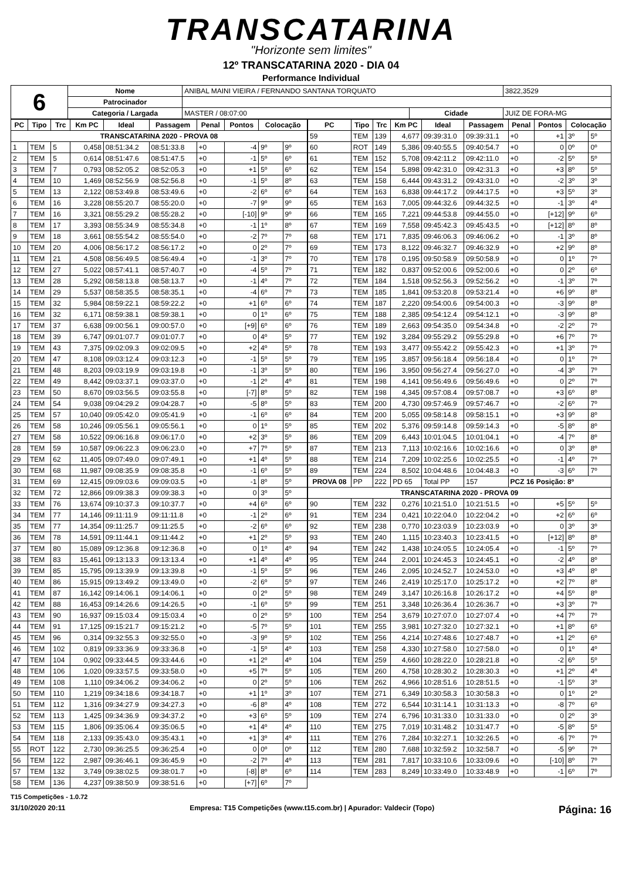TRANSCATARINA
"Horizonte sem limites"
12º TRANSCATARINA 2020 - DIA 04
Performance Individual
| 6 | Nome | ANIBAL MAINI VIEIRA / FERNANDO SANTANA TORQUATO | | | 3822,3529 |
| | Patrocinador | | | | |
| | Categoria / Largada | MASTER / 08:07:00 | Cidade | JUIZ DE FORA-MG | |
| PC | Tipo | Trc | Km PC | Ideal | Passagem | Penal | Pontos | Colocação | |
| --- | --- | --- | --- | --- | --- | --- | --- | --- | --- |
| TRANSCATARINA 2020 - PROVA 08 | | | | | | | | | |
| 1 | TEM | 5 | 0,458 | 08:51:34.2 | 08:51:33.8 | +0 | -4 | 9º | 9º |
| 2 | TEM | 5 | 0,614 | 08:51:47.6 | 08:51:47.5 | +0 | -1 | 5º | 6º |
| 3 | TEM | 7 | 0,793 | 08:52:05.2 | 08:52:05.3 | +0 | +1 | 5º | 6º |
| 4 | TEM | 10 | 1,469 | 08:52:56.9 | 08:52:56.8 | +0 | -1 | 5º | 8º |
| 5 | TEM | 13 | 2,122 | 08:53:49.8 | 08:53:49.6 | +0 | -2 | 6º | 6º |
| 6 | TEM | 16 | 3,228 | 08:55:20.7 | 08:55:20.0 | +0 | -7 | 9º | 9º |
| 7 | TEM | 16 | 3,321 | 08:55:29.2 | 08:55:28.2 | +0 | [-10] | 9º | 9º |
| 8 | TEM | 17 | 3,393 | 08:55:34.9 | 08:55:34.8 | +0 | -1 | 1º | 8º |
| 9 | TEM | 18 | 3,661 | 08:55:54.2 | 08:55:54.0 | +0 | -2 | 7º | 7º |
| 10 | TEM | 20 | 4,006 | 08:56:17.2 | 08:56:17.2 | +0 | 0 | 2º | 7º |
| 11 | TEM | 21 | 4,508 | 08:56:49.5 | 08:56:49.4 | +0 | -1 | 3º | 7º |
| 12 | TEM | 27 | 5,022 | 08:57:41.1 | 08:57:40.7 | +0 | -4 | 5º | 7º |
| 13 | TEM | 28 | 5,292 | 08:58:13.8 | 08:58:13.7 | +0 | -1 | 4º | 7º |
| 14 | TEM | 29 | 5,537 | 08:58:35.5 | 08:58:35.1 | +0 | -4 | 6º | 7º |
| 15 | TEM | 32 | 5,984 | 08:59:22.1 | 08:59:22.2 | +0 | +1 | 6º | 6º |
| 16 | TEM | 32 | 6,171 | 08:59:38.1 | 08:59:38.1 | +0 | 0 | 1º | 6º |
| 17 | TEM | 37 | 6,638 | 09:00:56.1 | 09:00:57.0 | +0 | [+9] | 6º | 6º |
| 18 | TEM | 39 | 6,747 | 09:01:07.7 | 09:01:07.7 | +0 | 0 | 4º | 5º |
| 19 | TEM | 43 | 7,375 | 09:02:09.3 | 09:02:09.5 | +0 | +2 | 4º | 5º |
| 20 | TEM | 47 | 8,108 | 09:03:12.4 | 09:03:12.3 | +0 | -1 | 5º | 5º |
| 21 | TEM | 48 | 8,203 | 09:03:19.9 | 09:03:19.8 | +0 | -1 | 3º | 5º |
| 22 | TEM | 49 | 8,442 | 09:03:37.1 | 09:03:37.0 | +0 | -1 | 2º | 4º |
| 23 | TEM | 50 | 8,670 | 09:03:56.5 | 09:03:55.8 | +0 | [-7] | 8º | 5º |
| 24 | TEM | 54 | 9,038 | 09:04:29.2 | 09:04:28.7 | +0 | -5 | 8º | 5º |
| 25 | TEM | 57 | 10,040 | 09:05:42.0 | 09:05:41.9 | +0 | -1 | 6º | 6º |
| 26 | TEM | 58 | 10,246 | 09:05:56.1 | 09:05:56.1 | +0 | 0 | 1º | 5º |
| 27 | TEM | 58 | 10,522 | 09:06:16.8 | 09:06:17.0 | +0 | +2 | 3º | 5º |
| 28 | TEM | 59 | 10,587 | 09:06:22.3 | 09:06:23.0 | +0 | +7 | 7º | 5º |
| 29 | TEM | 62 | 11,405 | 09:07:49.0 | 09:07:49.1 | +0 | +1 | 4º | 5º |
| 30 | TEM | 68 | 11,987 | 09:08:35.9 | 09:08:35.8 | +0 | -1 | 6º | 5º |
| 31 | TEM | 69 | 12,415 | 09:09:03.6 | 09:09:03.5 | +0 | -1 | 8º | 5º |
| 32 | TEM | 72 | 12,866 | 09:09:38.3 | 09:09:38.3 | +0 | 0 | 3º | 5º |
| 33 | TEM | 76 | 13,674 | 09:10:37.3 | 09:10:37.7 | +0 | +4 | 6º | 6º |
| 34 | TEM | 77 | 14,146 | 09:11:11.9 | 09:11:11.8 | +0 | -1 | 2º | 6º |
| 35 | TEM | 77 | 14,354 | 09:11:25.7 | 09:11:25.5 | +0 | -2 | 6º | 6º |
| 36 | TEM | 78 | 14,591 | 09:11:44.1 | 09:11:44.2 | +0 | +1 | 2º | 5º |
| 37 | TEM | 80 | 15,089 | 09:12:36.8 | 09:12:36.8 | +0 | 0 | 1º | 4º |
| 38 | TEM | 83 | 15,461 | 09:13:13.3 | 09:13:13.4 | +0 | +1 | 4º | 4º |
| 39 | TEM | 85 | 15,795 | 09:13:39.9 | 09:13:39.8 | +0 | -1 | 5º | 5º |
| 40 | TEM | 86 | 15,915 | 09:13:49.2 | 09:13:49.0 | +0 | -2 | 6º | 5º |
| 41 | TEM | 87 | 16,142 | 09:14:06.1 | 09:14:06.1 | +0 | 0 | 2º | 5º |
| 42 | TEM | 88 | 16,453 | 09:14:26.6 | 09:14:26.5 | +0 | -1 | 6º | 5º |
| 43 | TEM | 90 | 16,937 | 09:15:03.4 | 09:15:03.4 | +0 | 0 | 2º | 5º |
| 44 | TEM | 91 | 17,125 | 09:15:21.7 | 09:15:21.2 | +0 | -5 | 7º | 5º |
| 45 | TEM | 96 | 0,314 | 09:32:55.3 | 09:32:55.0 | +0 | -3 | 9º | 5º |
| 46 | TEM | 102 | 0,819 | 09:33:36.9 | 09:33:36.8 | +0 | -1 | 5º | 4º |
| 47 | TEM | 104 | 0,902 | 09:33:44.5 | 09:33:44.6 | +0 | +1 | 2º | 4º |
| 48 | TEM | 106 | 1,020 | 09:33:57.5 | 09:33:58.0 | +0 | +5 | 7º | 5º |
| 49 | TEM | 108 | 1,110 | 09:34:06.2 | 09:34:06.2 | +0 | 0 | 2º | 5º |
| 50 | TEM | 110 | 1,219 | 09:34:18.6 | 09:34:18.7 | +0 | +1 | 1º | 3º |
| 51 | TEM | 112 | 1,316 | 09:34:27.9 | 09:34:27.3 | +0 | -6 | 8º | 4º |
| 52 | TEM | 113 | 1,425 | 09:34:36.9 | 09:34:37.2 | +0 | +3 | 6º | 5º |
| 53 | TEM | 115 | 1,806 | 09:35:06.4 | 09:35:06.5 | +0 | +1 | 4º | 4º |
| 54 | TEM | 118 | 2,133 | 09:35:43.0 | 09:35:43.1 | +0 | +1 | 3º | 4º |
| 55 | ROT | 122 | 2,730 | 09:36:25.5 | 09:36:25.4 | +0 | 0 | 0º | 0º |
| 56 | TEM | 122 | 2,987 | 09:36:46.1 | 09:36:45.9 | +0 | -2 | 7º | 4º |
| 57 | TEM | 132 | 3,749 | 09:38:02.5 | 09:38:01.7 | +0 | [-8] | 8º | 6º |
| 58 | TEM | 136 | 4,237 | 09:38:50.9 | 09:38:51.6 | +0 | [+7] | 6º | 7º |
| PC | Tipo | Trc | Km PC | Ideal | Passagem | Penal | Pontos | Colocação | |
| --- | --- | --- | --- | --- | --- | --- | --- | --- | --- |
| 59 | TEM | 139 | 4,677 | 09:39:31.0 | 09:39:31.1 | +0 | +1 | 3º | 5º |
| 60 | ROT | 149 | 5,386 | 09:40:55.5 | 09:40:54.7 | +0 | 0 | 0º | 0º |
| 61 | TEM | 152 | 5,708 | 09:42:11.2 | 09:42:11.0 | +0 | -2 | 5º | 5º |
| 62 | TEM | 154 | 5,898 | 09:42:31.0 | 09:42:31.3 | +0 | +3 | 8º | 5º |
| 63 | TEM | 158 | 6,444 | 09:43:31.2 | 09:43:31.0 | +0 | -2 | 3º | 3º |
| 64 | TEM | 163 | 6,838 | 09:44:17.2 | 09:44:17.5 | +0 | +3 | 5º | 3º |
| 65 | TEM | 163 | 7,005 | 09:44:32.6 | 09:44:32.5 | +0 | -1 | 3º | 4º |
| 66 | TEM | 165 | 7,221 | 09:44:53.8 | 09:44:55.0 | +0 | [+12] | 9º | 6º |
| 67 | TEM | 169 | 7,558 | 09:45:42.3 | 09:45:43.5 | +0 | [+12] | 8º | 8º |
| 68 | TEM | 171 | 7,835 | 09:46:06.3 | 09:46:06.2 | +0 | -1 | 3º | 8º |
| 69 | TEM | 173 | 8,122 | 09:46:32.7 | 09:46:32.9 | +0 | +2 | 9º | 8º |
| 70 | TEM | 178 | 0,195 | 09:50:58.9 | 09:50:58.9 | +0 | 0 | 1º | 7º |
| 71 | TEM | 182 | 0,837 | 09:52:00.6 | 09:52:00.6 | +0 | 0 | 2º | 6º |
| 72 | TEM | 184 | 1,518 | 09:52:56.3 | 09:52:56.2 | +0 | -1 | 3º | 7º |
| 73 | TEM | 185 | 1,841 | 09:53:20.8 | 09:53:21.4 | +0 | +6 | 9º | 8º |
| 74 | TEM | 187 | 2,220 | 09:54:00.6 | 09:54:00.3 | +0 | -3 | 9º | 8º |
| 75 | TEM | 188 | 2,385 | 09:54:12.4 | 09:54:12.1 | +0 | -3 | 9º | 8º |
| 76 | TEM | 189 | 2,663 | 09:54:35.0 | 09:54:34.8 | +0 | -2 | 2º | 7º |
| 77 | TEM | 192 | 3,284 | 09:55:29.2 | 09:55:29.8 | +0 | +6 | 7º | 7º |
| 78 | TEM | 193 | 3,477 | 09:55:42.2 | 09:55:42.3 | +0 | +1 | 3º | 7º |
| 79 | TEM | 195 | 3,857 | 09:56:18.4 | 09:56:18.4 | +0 | 0 | 1º | 7º |
| 80 | TEM | 196 | 3,950 | 09:56:27.4 | 09:56:27.0 | +0 | -4 | 3º | 7º |
| 81 | TEM | 198 | 4,141 | 09:56:49.6 | 09:56:49.6 | +0 | 0 | 2º | 7º |
| 82 | TEM | 198 | 4,345 | 09:57:08.4 | 09:57:08.7 | +0 | +3 | 6º | 8º |
| 83 | TEM | 200 | 4,730 | 09:57:46.9 | 09:57:46.7 | +0 | -2 | 6º | 7º |
| 84 | TEM | 200 | 5,055 | 09:58:14.8 | 09:58:15.1 | +0 | +3 | 9º | 8º |
| 85 | TEM | 202 | 5,376 | 09:59:14.8 | 09:59:14.3 | +0 | -5 | 8º | 8º |
| 86 | TEM | 209 | 6,443 | 10:01:04.5 | 10:01:04.1 | +0 | -4 | 7º | 8º |
| 87 | TEM | 213 | 7,113 | 10:02:16.6 | 10:02:16.6 | +0 | 0 | 3º | 8º |
| 88 | TEM | 214 | 7,209 | 10:02:25.6 | 10:02:25.5 | +0 | -1 | 4º | 7º |
| 89 | TEM | 224 | 8,502 | 10:04:48.6 | 10:04:48.3 | +0 | -3 | 6º | 7º |
| PROVA 08 | PP | 222 | PD 65 | Total PP | 157 | PCZ 16 Posição: 8º | | | |
| TRANSCATARINA 2020 - PROVA 09 | | | | | | | | | |
| 90 | TEM | 232 | 0,276 | 10:21:51.0 | 10:21:51.5 | +0 | +5 | 5º | 5º |
| 91 | TEM | 234 | 0,421 | 10:22:04.0 | 10:22:04.2 | +0 | +2 | 6º | 6º |
| 92 | TEM | 238 | 0,770 | 10:23:03.9 | 10:23:03.9 | +0 | 0 | 3º | 3º |
| 93 | TEM | 240 | 1,115 | 10:23:40.3 | 10:23:41.5 | +0 | [+12] | 8º | 8º |
| 94 | TEM | 242 | 1,438 | 10:24:05.5 | 10:24:05.4 | +0 | -1 | 5º | 7º |
| 95 | TEM | 244 | 2,001 | 10:24:45.3 | 10:24:45.1 | +0 | -2 | 4º | 8º |
| 96 | TEM | 246 | 2,095 | 10:24:52.7 | 10:24:53.0 | +0 | +3 | 4º | 8º |
| 97 | TEM | 246 | 2,419 | 10:25:17.0 | 10:25:17.2 | +0 | +2 | 7º | 8º |
| 98 | TEM | 249 | 3,147 | 10:26:16.8 | 10:26:17.2 | +0 | +4 | 5º | 8º |
| 99 | TEM | 251 | 3,348 | 10:26:36.4 | 10:26:36.7 | +0 | +3 | 3º | 7º |
| 100 | TEM | 254 | 3,679 | 10:27:07.0 | 10:27:07.4 | +0 | +4 | 7º | 7º |
| 101 | TEM | 255 | 3,981 | 10:27:32.0 | 10:27:32.1 | +0 | +1 | 8º | 6º |
| 102 | TEM | 256 | 4,214 | 10:27:48.6 | 10:27:48.7 | +0 | +1 | 2º | 6º |
| 103 | TEM | 258 | 4,330 | 10:27:58.0 | 10:27:58.0 | +0 | 0 | 1º | 4º |
| 104 | TEM | 259 | 4,660 | 10:28:22.0 | 10:28:21.8 | +0 | -2 | 6º | 5º |
| 105 | TEM | 260 | 4,758 | 10:28:30.2 | 10:28:30.3 | +0 | +1 | 2º | 4º |
| 106 | TEM | 262 | 4,966 | 10:28:51.6 | 10:28:51.5 | +0 | -1 | 5º | 3º |
| 107 | TEM | 271 | 6,349 | 10:30:58.3 | 10:30:58.3 | +0 | 0 | 1º | 2º |
| 108 | TEM | 272 | 6,544 | 10:31:14.1 | 10:31:13.3 | +0 | -8 | 7º | 6º |
| 109 | TEM | 274 | 6,796 | 10:31:33.0 | 10:31:33.0 | +0 | 0 | 2º | 3º |
| 110 | TEM | 275 | 7,019 | 10:31:48.2 | 10:31:47.7 | +0 | -5 | 8º | 5º |
| 111 | TEM | 276 | 7,284 | 10:32:27.1 | 10:32:26.5 | +0 | -6 | 7º | 7º |
| 112 | TEM | 280 | 7,688 | 10:32:59.2 | 10:32:58.7 | +0 | -5 | 9º | 7º |
| 113 | TEM | 281 | 7,817 | 10:33:10.6 | 10:33:09.6 | +0 | [-10] | 8º | 7º |
| 114 | TEM | 283 | 8,249 | 10:33:49.0 | 10:33:48.9 | +0 | -1 | 6º | 7º |
T15 Competições - 1.0.72
31/10/2020 20:11 Empresa: T15 Competições (www.t15.com.br) | Apurador: Valdecir (Topo) Página: 16